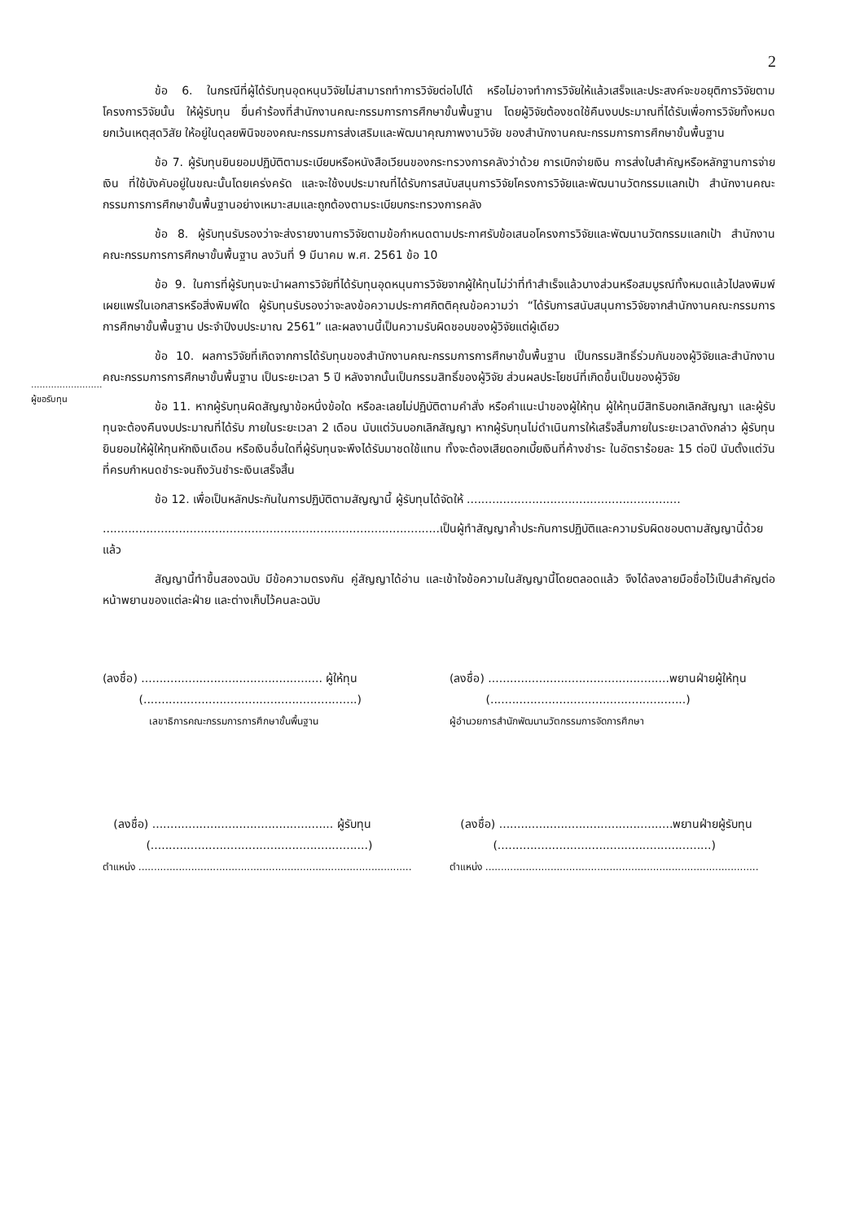2
.........................
ผู้ขอรับทุน
ข้อ 6. ในกรณีที่ผู้ได้รับทุนอุดหนุนวิจัยไม่สามารถทำการวิจัยต่อไปได้ หรือไม่อาจทำการวิจัยให้แล้วเสร็จและประสงค์จะขอยุติการวิจัยตามโครงการวิจัยนั้น ให้ผู้รับทุน ยื่นคำร้องที่สำนักงานคณะกรรมการการศึกษาขั้นพื้นฐาน โดยผู้วิจัยต้องชดใช้คืนงบประมาณที่ได้รับเพื่อการวิจัยทั้งหมด ยกเว้นเหตุสุดวิสัย ให้อยู่ในดุลยพินิจของคณะกรรมการส่งเสริมและพัฒนาคุณภาพงานวิจัย ของสำนักงานคณะกรรมการการศึกษาขั้นพื้นฐาน
ข้อ 7. ผู้รับทุนยินยอมปฏิบัติตามระเบียบหรือหนังสือเวียนของกระทรวงการคลังว่าด้วย การเบิกจ่ายเงิน การส่งใบสำคัญหรือหลักฐานการจ่ายเงิน ที่ใช้บังคับอยู่ในขณะนั้นโดยเคร่งครัด และจะใช้งบประมาณที่ได้รับการสนับสนุนการวิจัยโครงการวิจัยและพัฒนานวัตกรรมแลกเป้า สำนักงานคณะกรรมการการศึกษาขั้นพื้นฐานอย่างเหมาะสมและถูกต้องตามระเบียบกระทรวงการคลัง
ข้อ 8. ผู้รับทุนรับรองว่าจะส่งรายงานการวิจัยตามข้อกำหนดตามประกาศรับข้อเสนอโครงการวิจัยและพัฒนานวัตกรรมแลกเป้า สำนักงานคณะกรรมการการศึกษาขั้นพื้นฐาน ลงวันที่ 9 มีนาคม พ.ศ. 2561 ข้อ 10
ข้อ 9. ในการที่ผู้รับทุนจะนำผลการวิจัยที่ได้รับทุนอุดหนุนการวิจัยจากผู้ให้ทุนไม่ว่าที่ทำสำเร็จแล้วบางส่วนหรือสมบูรณ์ทั้งหมดแล้วไปลงพิมพ์เผยแพร่ในเอกสารหรือสิ่งพิมพ์ใด ผู้รับทุนรับรองว่าจะลงข้อความประกาศกิตติคุณข้อความว่า “ได้รับการสนับสนุนการวิจัยจากสำนักงานคณะกรรมการการศึกษาขั้นพื้นฐาน ประจำปีงบประมาณ 2561” และผลงานนี้เป็นความรับผิดชอบของผู้วิจัยแต่ผู้เดียว
ข้อ 10. ผลการวิจัยที่เกิดจากการได้รับทุนของสำนักงานคณะกรรมการการศึกษาขั้นพื้นฐาน เป็นกรรมสิทธิ์ร่วมกันของผู้วิจัยและสำนักงานคณะกรรมการการศึกษาขั้นพื้นฐาน เป็นระยะเวลา 5 ปี หลังจากนั้นเป็นกรรมสิทธิ์ของผู้วิจัย ส่วนผลประโยชน์ที่เกิดขึ้นเป็นของผู้วิจัย
ข้อ 11. หากผู้รับทุนผิดสัญญาข้อหนึ่งข้อใด หรือละเลยไม่ปฏิบัติตามคำสั่ง หรือคำแนะนำของผู้ให้ทุน ผู้ให้ทุนมีสิทธิบอกเลิกสัญญา และผู้รับทุนจะต้องคืนงบประมาณที่ได้รับ ภายในระยะเวลา 2 เดือน นับแต่วันบอกเลิกสัญญา หากผู้รับทุนไม่ดำเนินการให้เสร็จสิ้นภายในระยะเวลาดังกล่าว ผู้รับทุนยินยอมให้ผู้ให้ทุนหักเงินเดือน หรือเงินอื่นใดที่ผู้รับทุนจะพึงได้รับมาชดใช้แทน ทั้งจะต้องเสียดอกเบี้ยเงินที่ค้างชำระ ในอัตราร้อยละ 15 ต่อปี นับตั้งแต่วันที่ครบกำหนดชำระจนถึงวันชำระเงินเสร็จสิ้น
ข้อ 12. เพื่อเป็นหลักประกันในการปฏิบัติตามสัญญานี้ ผู้รับทุนได้จัดให้ ...........................................................
.............................................................................................เป็นผู้ทำสัญญาค้ำประกันการปฏิบัติและความรับผิดชอบตามสัญญานี้ด้วยแล้ว
สัญญานี้ทำขึ้นสองฉบับ มีข้อความตรงกัน คู่สัญญาได้อ่าน และเข้าใจข้อความในสัญญานี้โดยตลอดแล้ว จึงได้ลงลายมือชื่อไว้เป็นสำคัญต่อหน้าพยานของแต่ละฝ่าย และต่างเก็บไว้คนละฉบับ
(ลงชื่อ) .................................................. ผู้ให้ทุน
(...........................................................)
เลขาธิการคณะกรรมการการศึกษาขั้นพื้นฐาน
(ลงชื่อ) ..................................................พยานฝ่ายผู้ให้ทุน
(......................................................)
ผู้อำนวยการสำนักพัฒนานวัตกรรมการจัดการศึกษา
(ลงชื่อ) .................................................. ผู้รับทุน
(............................................................)
ตำแหน่ง ........................................................................................
(ลงชื่อ) ................................................พยานฝ่ายผู้รับทุน
(...........................................................)
ตำแหน่ง ........................................................................................